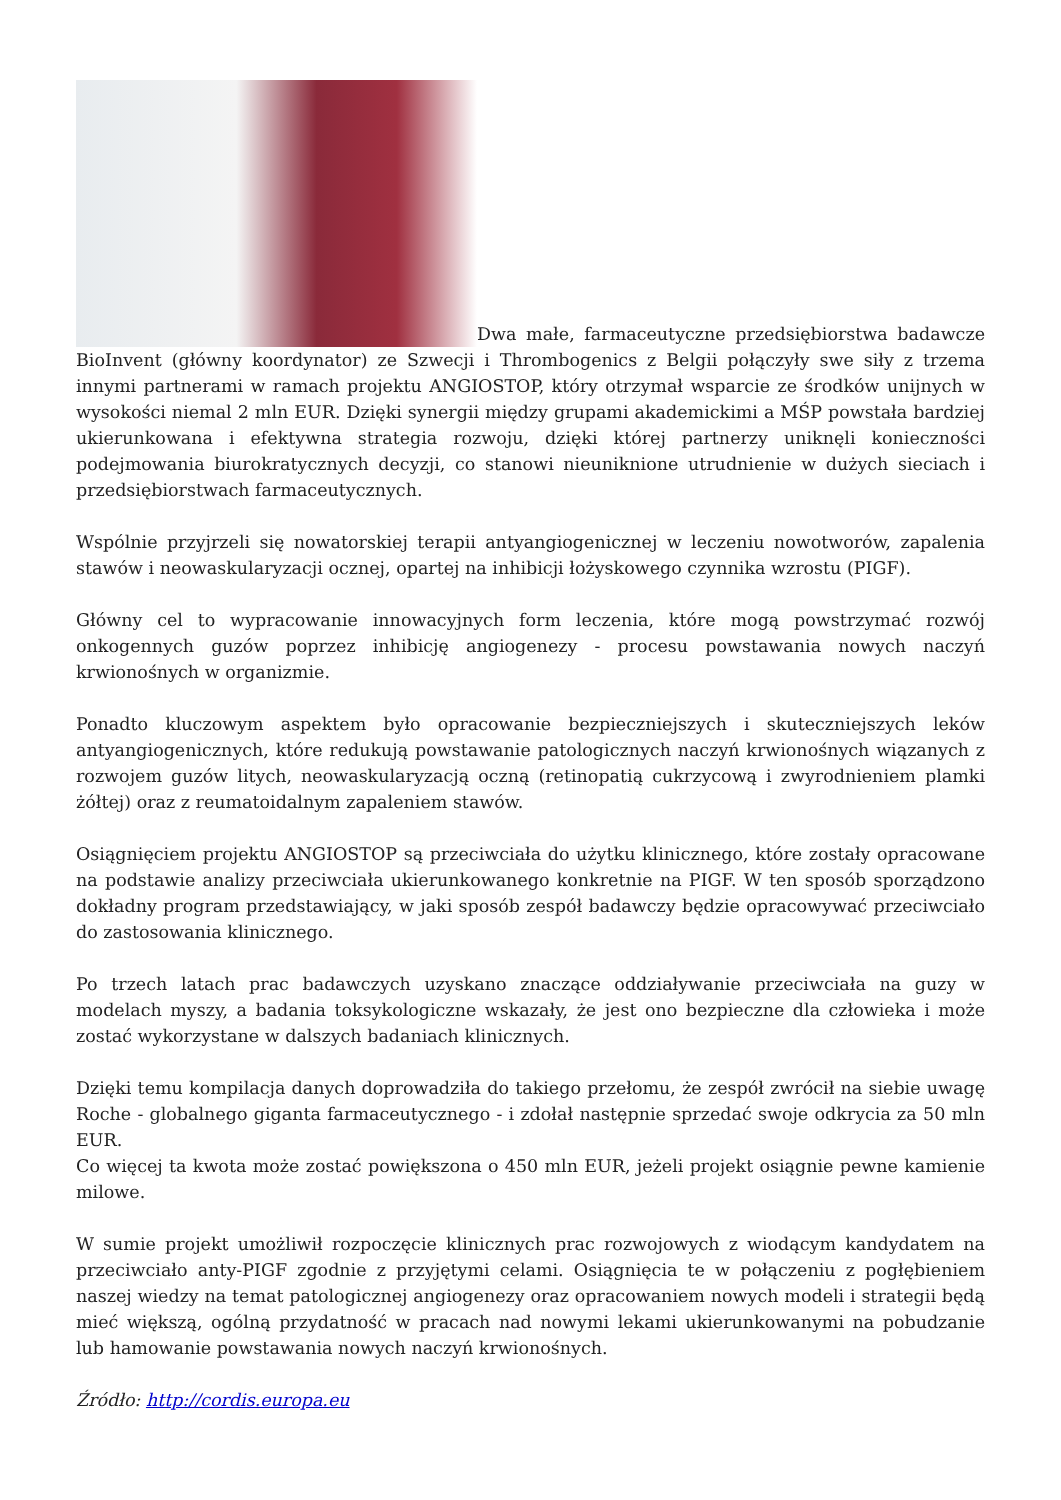Dwa małe, farmaceutyczne przedsiębiorstwa badawcze BioInvent (główny koordynator) ze Szwecji i Thrombogenics z Belgii połączyły swe siły z trzema innymi partnerami w ramach projektu ANGIOSTOP, który otrzymał wsparcie ze środków unijnych w wysokości niemal 2 mln EUR. Dzięki synergii między grupami akademickimi a MŚP powstała bardziej ukierunkowana i efektywna strategia rozwoju, dzięki której partnerzy uniknęli konieczności podejmowania biurokratycznych decyzji, co stanowi nieuniknione utrudnienie w dużych sieciach i przedsiębiorstwach farmaceutycznych.
Wspólnie przyjrzeli się nowatorskiej terapii antyangiogenicznej w leczeniu nowotworów, zapalenia stawów i neowaskularyzacji ocznej, opartej na inhibicji łożyskowego czynnika wzrostu (PIGF).
Główny cel to wypracowanie innowacyjnych form leczenia, które mogą powstrzymać rozwój onkogennych guzów poprzez inhibicję angiogenezy - procesu powstawania nowych naczyń krwionośnych w organizmie.
Ponadto kluczowym aspektem było opracowanie bezpieczniejszych i skuteczniejszych leków antyangiogenicznych, które redukują powstawanie patologicznych naczyń krwionośnych wiązanych z rozwojem guzów litych, neowaskularyzacją oczną (retinopatią cukrzycową i zwyrodnieniem plamki żółtej) oraz z reumatoidalnym zapaleniem stawów.
Osiągnięciem projektu ANGIOSTOP są przeciwciała do użytku klinicznego, które zostały opracowane na podstawie analizy przeciwciała ukierunkowanego konkretnie na PIGF. W ten sposób sporządzono dokładny program przedstawiający, w jaki sposób zespół badawczy będzie opracowywać przeciwciało do zastosowania klinicznego.
Po trzech latach prac badawczych uzyskano znaczące oddziaływanie przeciwciała na guzy w modelach myszy, a badania toksykologiczne wskazały, że jest ono bezpieczne dla człowieka i może zostać wykorzystane w dalszych badaniach klinicznych.
Dzięki temu kompilacja danych doprowadziła do takiego przełomu, że zespół zwrócił na siebie uwagę Roche - globalnego giganta farmaceutycznego - i zdołał następnie sprzedać swoje odkrycia za 50 mln EUR.
Co więcej ta kwota może zostać powiększona o 450 mln EUR, jeżeli projekt osiągnie pewne kamienie milowe.
W sumie projekt umożliwił rozpoczęcie klinicznych prac rozwojowych z wiodącym kandydatem na przeciwciało anty-PIGF zgodnie z przyjętymi celami. Osiągnięcia te w połączeniu z pogłębieniem naszej wiedzy na temat patologicznej angiogenezy oraz opracowaniem nowych modeli i strategii będą mieć większą, ogólną przydatność w pracach nad nowymi lekami ukierunkowanymi na pobudzanie lub hamowanie powstawania nowych naczyń krwionośnych.
Źródło: http://cordis.europa.eu